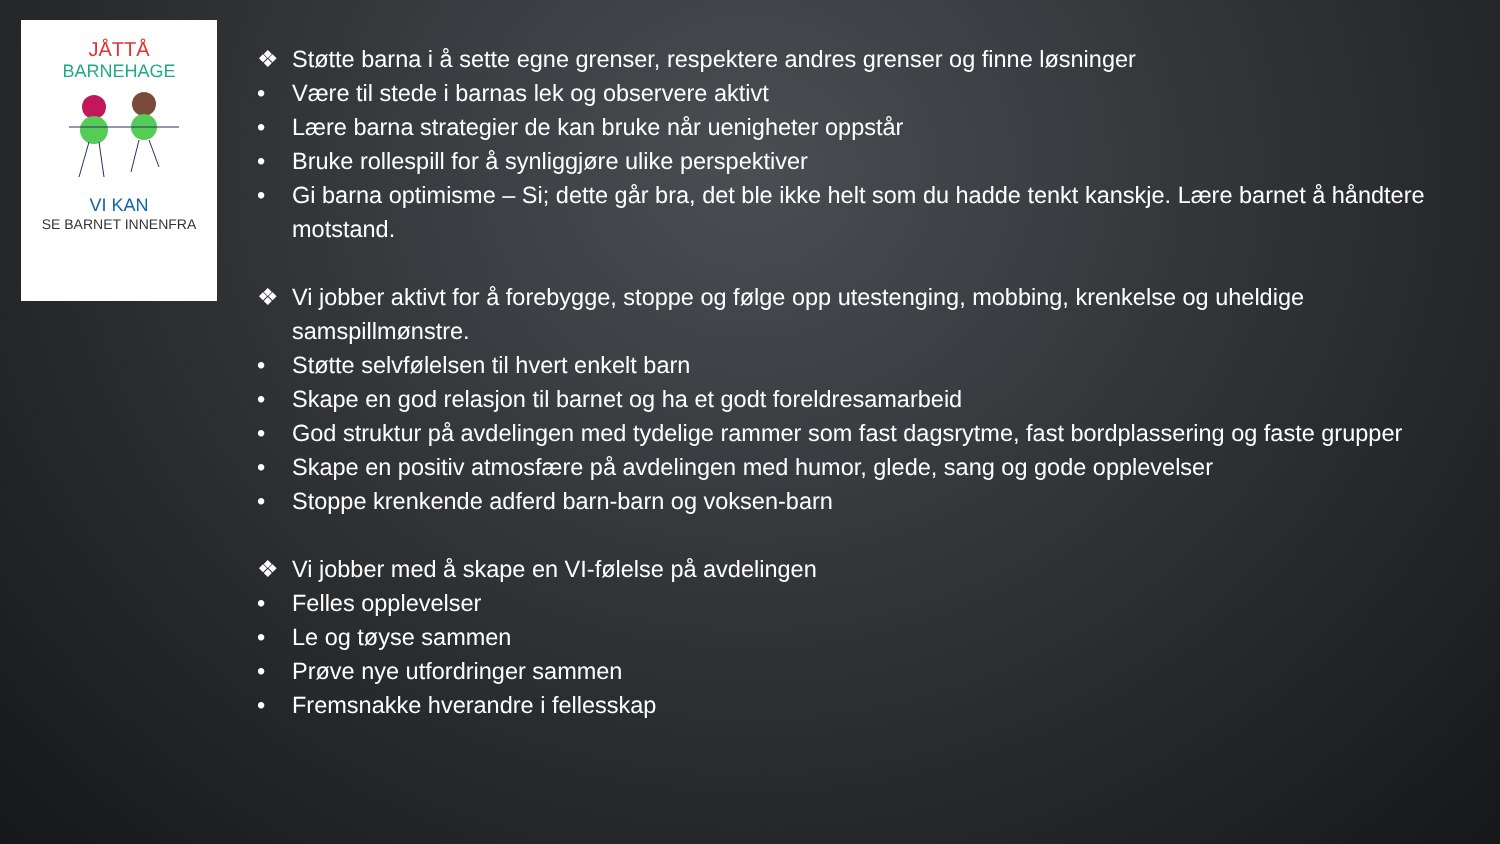JÅTTÅ
BARNEHAGE
VI KAN
SE BARNET INNENFRA
❖ Støtte barna i å sette egne grenser, respektere andres grenser og finne løsninger
• Være til stede i barnas lek og observere aktivt
• Lære barna strategier de kan bruke når uenigheter oppstår
• Bruke rollespill for å synliggjøre ulike perspektiver
• Gi barna optimisme – Si; dette går bra, det ble ikke helt som du hadde tenkt kanskje. Lære barnet å håndtere motstand.
❖ Vi jobber aktivt for å forebygge, stoppe og følge opp utestenging, mobbing, krenkelse og uheldige samspillmønstre.
• Støtte selvfølelsen til hvert enkelt barn
• Skape en god relasjon til barnet og ha et godt foreldresamarbeid
• God struktur på avdelingen med tydelige rammer som fast dagsrytme, fast bordplassering og faste grupper
• Skape en positiv atmosfære på avdelingen med humor, glede, sang og gode opplevelser
• Stoppe krenkende adferd barn-barn og voksen-barn
❖ Vi jobber med å skape en VI-følelse på avdelingen
• Felles opplevelser
• Le og tøyse sammen
• Prøve nye utfordringer sammen
• Fremsnakke hverandre i fellesskap